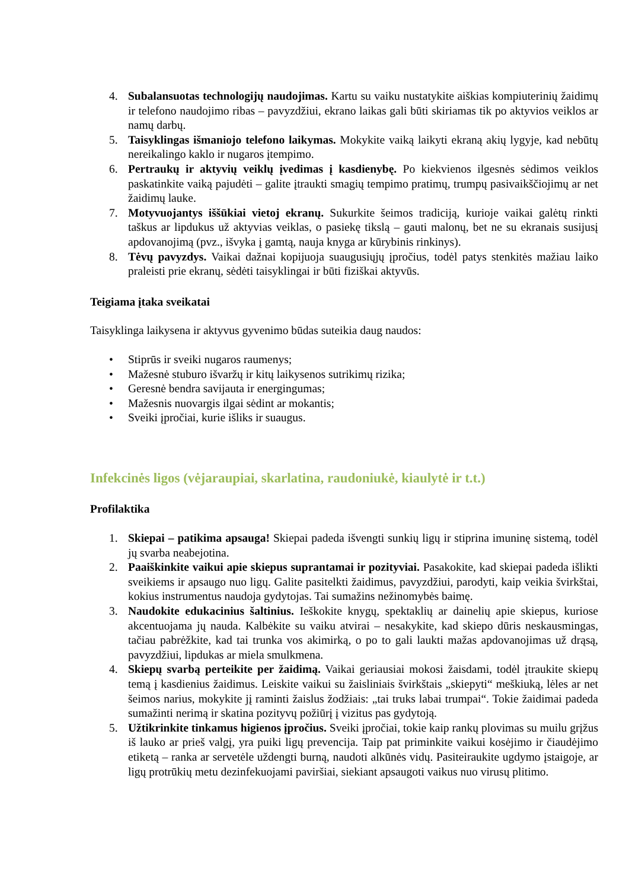4. Subalansuotas technologijų naudojimas. Kartu su vaiku nustatykite aiškias kompiuterinių žaidimų ir telefono naudojimo ribas – pavyzdžiui, ekrano laikas gali būti skiriamas tik po aktyvios veiklos ar namų darbų.
5. Taisyklingas išmaniojo telefono laikymas. Mokykite vaiką laikyti ekraną akių lygyje, kad nebūtų nereikalingo kaklo ir nugaros įtempimo.
6. Pertraukų ir aktyvių veiklų įvedimas į kasdienybę. Po kiekvienos ilgesnės sėdimos veiklos paskatinkite vaiką pajudėti – galite įtraukti smagių tempimo pratimų, trumpų pasivaikščiojimų ar net žaidimų lauke.
7. Motyvuojantys iššūkiai vietoj ekranų. Sukurkite šeimos tradiciją, kurioje vaikai galėtų rinkti taškus ar lipdukus už aktyvias veiklas, o pasiekę tikslą – gauti malonų, bet ne su ekranais susijusį apdovanojimą (pvz., išvyka į gamtą, nauja knyga ar kūrybinis rinkinys).
8. Tėvų pavyzdys. Vaikai dažnai kopijuoja suaugusiųjų įpročius, todėl patys stenkitės mažiau laiko praleisti prie ekranų, sėdėti taisyklingai ir būti fiziškai aktyvūs.
Teigiama įtaka sveikatai
Taisyklinga laikysena ir aktyvus gyvenimo būdas suteikia daug naudos:
• Stiprūs ir sveiki nugaros raumenys;
• Mažesnė stuburo išvaržų ir kitų laikysenos sutrikimų rizika;
• Geresnė bendra savijauta ir energingumas;
• Mažesnis nuovargis ilgai sėdint ar mokantis;
• Sveiki įpročiai, kurie išliks ir suaugus.
Infekcinės ligos (vėjaraupiai, skarlatina, raudoniukė, kiaulytė ir t.t.)
Profilaktika
1. Skiepai – patikima apsauga! Skiepai padeda išvengti sunkių ligų ir stiprina imuninę sistemą, todėl jų svarba neabejotina.
2. Paaiškinkite vaikui apie skiepus suprantamai ir pozityviai. Pasakokite, kad skiepai padeda išlikti sveikiems ir apsaugo nuo ligų. Galite pasitelkti žaidimus, pavyzdžiui, parodyti, kaip veikia švirkštai, kokius instrumentus naudoja gydytojas. Tai sumažins nežinomybės baimę.
3. Naudokite edukacinius šaltinius. Ieškokite knygų, spektaklių ar dainelių apie skiepus, kuriose akcentuojama jų nauda. Kalbėkite su vaiku atvirai – nesakykite, kad skiepo dūris neskausmingas, tačiau pabrėžkite, kad tai trunka vos akimirką, o po to gali laukti mažas apdovanojimas už drąsą, pavyzdžiui, lipdukas ar miela smulkmena.
4. Skiepų svarbą perteikite per žaidimą. Vaikai geriausiai mokosi žaisdami, todėl įtraukite skiepų temą į kasdienius žaidimus. Leiskite vaikui su žaisliniais švirkštais „skiepyti“ meškiuką, lėles ar net šeimos narius, mokykite jį raminti žaislus žodžiais: „tai truks labai trumpai“. Tokie žaidimai padeda sumažinti nerimą ir skatina pozityvų požiūrį į vizitus pas gydytoją.
5. Užtikrinkite tinkamus higienos įpročius. Sveiki įpročiai, tokie kaip rankų plovimas su muilu grįžus iš lauko ar prieš valgį, yra puiki ligų prevencija. Taip pat priminkite vaikui kosėjimo ir čiaudėjimo etiketą – ranka ar servetėle uždengti burną, naudoti alkūnės vidų. Pasiteiraukite ugdymo įstaigoje, ar ligų protrūkių metu dezinfekuojami paviršiai, siekiant apsaugoti vaikus nuo virusų plitimo.